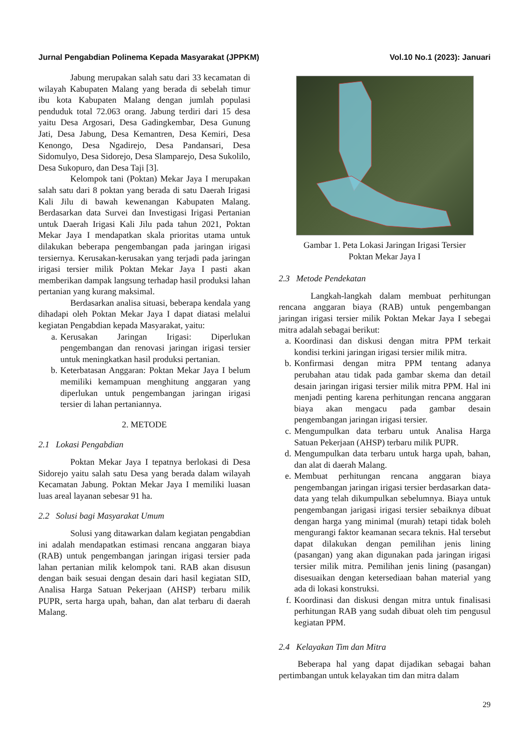Jurnal Pengabdian Polinema Kepada Masyarakat (JPPKM) Vol.10 No.1 (2023): Januari
Jabung merupakan salah satu dari 33 kecamatan di wilayah Kabupaten Malang yang berada di sebelah timur ibu kota Kabupaten Malang dengan jumlah populasi penduduk total 72.063 orang. Jabung terdiri dari 15 desa yaitu Desa Argosari, Desa Gadingkembar, Desa Gunung Jati, Desa Jabung, Desa Kemantren, Desa Kemiri, Desa Kenongo, Desa Ngadirejo, Desa Pandansari, Desa Sidomulyo, Desa Sidorejo, Desa Slamparejo, Desa Sukolilo, Desa Sukopuro, dan Desa Taji [3].
Kelompok tani (Poktan) Mekar Jaya I merupakan salah satu dari 8 poktan yang berada di satu Daerah Irigasi Kali Jilu di bawah kewenangan Kabupaten Malang. Berdasarkan data Survei dan Investigasi Irigasi Pertanian untuk Daerah Irigasi Kali Jilu pada tahun 2021, Poktan Mekar Jaya I mendapatkan skala prioritas utama untuk dilakukan beberapa pengembangan pada jaringan irigasi tersiernya. Kerusakan-kerusakan yang terjadi pada jaringan irigasi tersier milik Poktan Mekar Jaya I pasti akan memberikan dampak langsung terhadap hasil produksi lahan pertanian yang kurang maksimal.
Berdasarkan analisa situasi, beberapa kendala yang dihadapi oleh Poktan Mekar Jaya I dapat diatasi melalui kegiatan Pengabdian kepada Masyarakat, yaitu:
a. Kerusakan Jaringan Irigasi: Diperlukan pengembangan dan renovasi jaringan irigasi tersier untuk meningkatkan hasil produksi pertanian.
b. Keterbatasan Anggaran: Poktan Mekar Jaya I belum memiliki kemampuan menghitung anggaran yang diperlukan untuk pengembangan jaringan irigasi tersier di lahan pertaniannya.
2. METODE
2.1 Lokasi Pengabdian
Poktan Mekar Jaya I tepatnya berlokasi di Desa Sidorejo yaitu salah satu Desa yang berada dalam wilayah Kecamatan Jabung. Poktan Mekar Jaya I memiliki luasan luas areal layanan sebesar 91 ha.
2.2 Solusi bagi Masyarakat Umum
Solusi yang ditawarkan dalam kegiatan pengabdian ini adalah mendapatkan estimasi rencana anggaran biaya (RAB) untuk pengembangan jaringan irigasi tersier pada lahan pertanian milik kelompok tani. RAB akan disusun dengan baik sesuai dengan desain dari hasil kegiatan SID, Analisa Harga Satuan Pekerjaan (AHSP) terbaru milik PUPR, serta harga upah, bahan, dan alat terbaru di daerah Malang.
Gambar 1. Peta Lokasi Jaringan Irigasi Tersier
Poktan Mekar Jaya I
2.3 Metode Pendekatan
Langkah-langkah dalam membuat perhitungan rencana anggaran biaya (RAB) untuk pengembangan jaringan irigasi tersier milik Poktan Mekar Jaya I sebegai mitra adalah sebagai berikut:
a. Koordinasi dan diskusi dengan mitra PPM terkait kondisi terkini jaringan irigasi tersier milik mitra.
b. Konfirmasi dengan mitra PPM tentang adanya perubahan atau tidak pada gambar skema dan detail desain jaringan irigasi tersier milik mitra PPM. Hal ini menjadi penting karena perhitungan rencana anggaran biaya akan mengacu pada gambar desain pengembangan jaringan irigasi tersier.
c. Mengumpulkan data terbaru untuk Analisa Harga Satuan Pekerjaan (AHSP) terbaru milik PUPR.
d. Mengumpulkan data terbaru untuk harga upah, bahan, dan alat di daerah Malang.
e. Membuat perhitungan rencana anggaran biaya pengembangan jaringan irigasi tersier berdasarkan data-data yang telah dikumpulkan sebelumnya. Biaya untuk pengembangan jarigasi irigasi tersier sebaiknya dibuat dengan harga yang minimal (murah) tetapi tidak boleh mengurangi faktor keamanan secara teknis. Hal tersebut dapat dilakukan dengan pemilihan jenis lining (pasangan) yang akan digunakan pada jaringan irigasi tersier milik mitra. Pemilihan jenis lining (pasangan) disesuaikan dengan ketersediaan bahan material yang ada di lokasi konstruksi.
f. Koordinasi dan diskusi dengan mitra untuk finalisasi perhitungan RAB yang sudah dibuat oleh tim pengusul kegiatan PPM.
2.4 Kelayakan Tim dan Mitra
Beberapa hal yang dapat dijadikan sebagai bahan pertimbangan untuk kelayakan tim dan mitra dalam
29